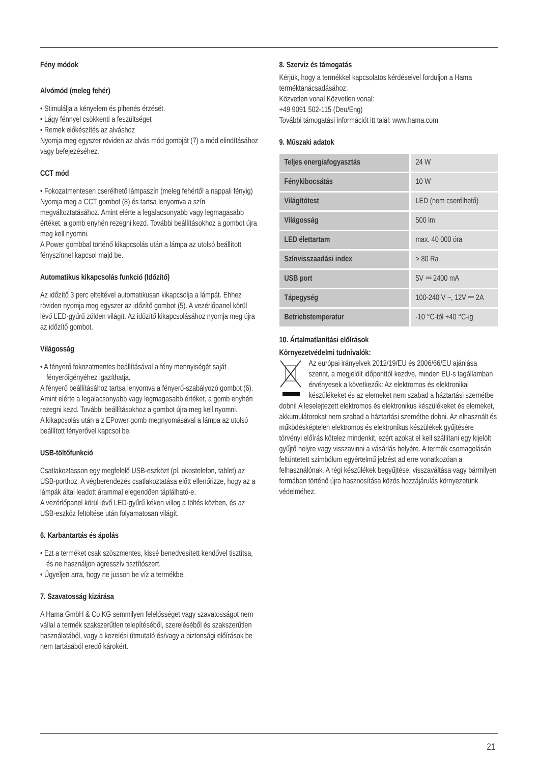Fény módok
Alvómód (meleg fehér)
• Stimulálja a kényelem és pihenés érzését.
• Lágy fénnyel csökkenti a feszültséget
• Remek előkészítés az alváshoz
Nyomja meg egyszer röviden az alvás mód gombját (7) a mód elindításához vagy befejezéséhez.
CCT mód
• Fokozatmentesen cserélhető lámpaszín (meleg fehértől a nappali fényig)
Nyomja meg a CCT gombot (8) és tartsa lenyomva a szín megváltoztatásához. Amint elérte a legalacsonyabb vagy legmagasabb értéket, a gomb enyhén rezegni kezd. További beállításokhoz a gombot újra meg kell nyomni.
A Power gombbal történő kikapcsolás után a lámpa az utolsó beállított fényszínnel kapcsol majd be.
Automatikus kikapcsolás funkció (Időzítő)
Az időzítő 3 perc elteltével automatikusan kikapcsolja a lámpát. Ehhez röviden nyomja meg egyszer az időzítő gombot (5). A vezérlőpanel körül lévő LED-gyűrű zölden világít. Az időzítő kikapcsolásához nyomja meg újra az időzítő gombot.
Világosság
• A fényerő fokozatmentes beállításával a fény mennyiségét saját fényerőigényéhez igazíthatja.
A fényerő beállításához tartsa lenyomva a fényerő-szabályozó gombot (6). Amint elérte a legalacsonyabb vagy legmagasabb értéket, a gomb enyhén rezegni kezd. További beállításokhoz a gombot újra meg kell nyomni.
A kikapcsolás után a z EPower gomb megnyomásával a lámpa az utolsó beállított fényerővel kapcsol be.
USB-töltőfunkció
Csatlakoztasson egy megfelelő USB-eszközt (pl. okostelefon, tablet) az USB-porthoz. A végberendezés csatlakoztatása előtt ellenőrizze, hogy az a lámpák által leadott árammal elegendően táplálható-e.
A vezérlőpanel körül lévő LED-gyűrű kéken villog a töltés közben, és az USB-eszköz feltöltése után folyamatosan világít.
6. Karbantartás és ápolás
• Ezt a terméket csak szöszmentes, kissé benedvesített kendővel tisztítsa, és ne használjon agresszív tisztítószert.
• Ügyeljen arra, hogy ne jusson be víz a termékbe.
7. Szavatosság kizárása
A Hama GmbH & Co KG semmilyen felelősséget vagy szavatosságot nem vállal a termék szakszerűtlen telepítéséből, szereléséből és szakszerűtlen használatából, vagy a kezelési útmutató és/vagy a biztonsági előírások be nem tartásából eredő károkért.
8. Szerviz és támogatás
Kérjük, hogy a termékkel kapcsolatos kérdéseivel forduljon a Hama terméktanácsadásához.
Közvetlen vonal Közvetlen vonal:
+49 9091 502-115 (Deu/Eng)
További támogatási információt itt talál: www.hama.com
9. Műszaki adatok
| Teljes energiafogyasztás | 24 W |
| Fénykibocsátás | 10 W |
| Világítótest | LED (nem cserélhető) |
| Világosság | 500 lm |
| LED élettartam | max. 40 000 óra |
| Színvisszaadási index | > 80 Ra |
| USB port | 5V ⎓ 2400 mA |
| Tápegység | 100-240 V ~, 12V ⎓ 2A |
| Betriebstemperatur | -10 °C-tól +40 °C-ig |
10. Ártalmatlanítási előírások
Környezetvédelmi tudnivalók:
Az európai irányelvek 2012/19/EU és 2006/66/EU ajánlása szerint, a megjelölt időponttól kezdve, minden EU-s tagállamban érvényesek a következők: Az elektromos és elektronikai készülékeket és az elemeket nem szabad a háztartási szemétbe dobni! A leselejtezett elektromos és elektronikus készülékeket és elemeket, akkumulátorokat nem szabad a háztartási szemétbe dobni. Az elhasznált és működésképtelen elektromos és elektronikus készülékek gyűjtésére törvényi előírás kötelez mindenkit, ezért azokat el kell szállítani egy kijelölt gyűjtő helyre vagy visszavinni a vásárlás helyére. A termék csomagolásán feltüntetett szimbólum egyértelmű jelzést ad erre vonatkozóan a felhasználónak. A régi készülékek begyűjtése, visszaváltása vagy bármilyen formában történő újra hasznosítása közös hozzájárulás környezetünk védelméhez.
21